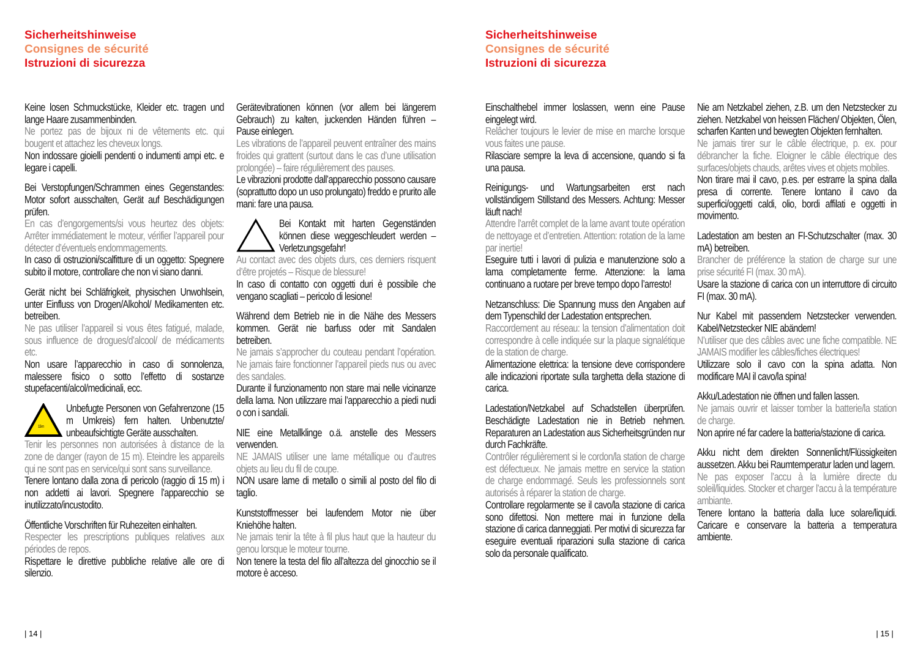Sicherheitshinweise
Consignes de sécurité
Istruzioni di sicurezza
Keine losen Schmuckstücke, Kleider etc. tragen und lange Haare zusammenbinden.
Ne portez pas de bijoux ni de vêtements etc. qui bougent et attachez les cheveux longs.
Non indossare gioielli pendenti o indumenti ampi etc. e legare i capelli.
Bei Verstopfungen/Schrammen eines Gegenstandes: Motor sofort ausschalten, Gerät auf Beschädigungen prüfen.
En cas d’engorgements/si vous heurtez des objets: Arrêter immédiatement le moteur, vérifier l’appareil pour détecter d’éventuels endommagements.
In caso di ostruzioni/scalfitture di un oggetto: Spegnere subito il motore, controllare che non vi siano danni.
Gerät nicht bei Schläfrigkeit, physischen Unwohlsein, unter Einfluss von Drogen/Alkohol/ Medikamenten etc. betreiben.
Ne pas utiliser l’appareil si vous êtes fatigué, malade, sous influence de drogues/d’alcool/ de médicaments etc.
Non usare l’apparecchio in caso di sonnolenza, malessere fisico o sotto l’effetto di sostanze stupefacenti/alcol/medicinali, ecc.
15m
Unbefugte Personen von Gefahrenzone (15 m Umkreis) fern halten. Unbenutzte/ unbeaufsichtigte Geräte ausschalten.
Tenir les personnes non autorisées à distance de la zone de danger (rayon de 15 m). Eteindre les appareils qui ne sont pas en service/qui sont sans surveillance.
Tenere lontano dalla zona di pericolo (raggio di 15 m) i non addetti ai lavori. Spegnere l’apparecchio se inutilizzato/incustodito.
Öffentliche Vorschriften für Ruhezeiten einhalten.
Respecter les prescriptions publiques relatives aux périodes de repos.
Rispettare le direttive pubbliche relative alle ore di silenzio.
Gerätevibrationen können (vor allem bei längerem Gebrauch) zu kalten, juckenden Händen führen – Pause einlegen.
Les vibrations de l’appareil peuvent entraîner des mains froides qui grattent (surtout dans le cas d’une utilisation prolongée) – faire régulièrement des pauses.
Le vibrazioni prodotte dall’apparecchio possono causare (soprattutto dopo un uso prolungato) freddo e prurito alle mani: fare una pausa.
Bei Kontakt mit harten Gegenständen können diese weggeschleudert werden – Verletzungsgefahr!
Au contact avec des objets durs, ces derniers risquent d’être projetés – Risque de blessure!
In caso di contatto con oggetti duri è possibile che vengano scagliati – pericolo di lesione!
Während dem Betrieb nie in die Nähe des Messers kommen. Gerät nie barfuss oder mit Sandalen betreiben.
Ne jamais s’approcher du couteau pendant l’opération. Ne jamais faire fonctionner l’appareil pieds nus ou avec des sandales.
Durante il funzionamento non stare mai nelle vicinanze della lama. Non utilizzare mai l’apparecchio a piedi nudi o con i sandali.
NIE eine Metallklinge o.ä. anstelle des Messers verwenden.
NE JAMAIS utiliser une lame métallique ou d’autres objets au lieu du fil de coupe.
NON usare lame di metallo o simili al posto del filo di taglio.
Kunststoffmesser bei laufendem Motor nie über Kniehöhe halten.
Ne jamais tenir la tête à fil plus haut que la hauteur du genou lorsque le moteur tourne.
Non tenere la testa del filo all’altezza del ginocchio se il motore è acceso.
| 14 |
Sicherheitshinweise
Consignes de sécurité
Istruzioni di sicurezza
Einschalthebel immer loslassen, wenn eine Pause eingelegt wird.
Relâcher toujours le levier de mise en marche lorsque vous faites une pause.
Rilasciare sempre la leva di accensione, quando si fa una pausa.
Reinigungs- und Wartungsarbeiten erst nach vollständigem Stillstand des Messers. Achtung: Messer läuft nach!
Attendre l’arrêt complet de la lame avant toute opération de nettoyage et d’entretien. Attention: rotation de la lame par inertie!
Eseguire tutti i lavori di pulizia e manutenzione solo a lama completamente ferme. Attenzione: la lama continuano a ruotare per breve tempo dopo l’arresto!
Netzanschluss: Die Spannung muss den Angaben auf dem Typenschild der Ladestation entsprechen.
Raccordement au réseau: la tension d’alimentation doit correspondre à celle indiquée sur la plaque signalétique de la station de charge.
Alimentazione elettrica: la tensione deve corrispondere alle indicazioni riportate sulla targhetta della stazione di carica.
Ladestation/Netzkabel auf Schadstellen überprüfen. Beschädigte Ladestation nie in Betrieb nehmen. Reparaturen an Ladestation aus Sicherheitsgründen nur durch Fachkräfte.
Contrôler régulièrement si le cordon/la station de charge est défectueux. Ne jamais mettre en service la station de charge endommagé. Seuls les professionnels sont autorisés à réparer la station de charge.
Controllare regolarmente se il cavo/la stazione di carica sono difettosi. Non mettere mai in funzione della stazione di carica danneggiati. Per motivi di sicurezza far eseguire eventuali riparazioni sulla stazione di carica solo da personale qualificato.
Nie am Netzkabel ziehen, z.B. um den Netzstecker zu ziehen. Netzkabel von heissen Flächen/ Objekten, Ölen, scharfen Kanten und bewegten Objekten fernhalten.
Ne jamais tirer sur le câble électrique, p. ex. pour débrancher la fiche. Eloigner le câble électrique des surfaces/objets chauds, arêtes vives et objets mobiles.
Non tirare mai il cavo, p.es. per estrarre la spina dalla presa di corrente. Tenere lontano il cavo da superfici/oggetti caldi, olio, bordi affilati e oggetti in movimento.
Ladestation am besten an FI-Schutzschalter (max. 30 mA) betreiben.
Brancher de préférence la station de charge sur une prise sécurité FI (max. 30 mA).
Usare la stazione di carica con un interruttore di circuito FI (max. 30 mA).
Nur Kabel mit passendem Netzstecker verwenden. Kabel/Netzstecker NIE abändern!
N’utiliser que des câbles avec une fiche compatible. NE JAMAIS modifier les câbles/fiches électriques!
Utilizzare solo il cavo con la spina adatta. Non modificare MAI il cavo/la spina!
Akku/Ladestation nie öffnen und fallen lassen.
Ne jamais ouvrir et laisser tomber la batterie/la station de charge.
Non aprire né far cadere la batteria/stazione di carica.
Akku nicht dem direkten Sonnenlicht/Flüssigkeiten aussetzen. Akku bei Raumtemperatur laden und lagern.
Ne pas exposer l’accu à la lumière directe du soleil/liquides. Stocker et charger l’accu à la température ambiante.
Tenere lontano la batteria dalla luce solare/liquidi. Caricare e conservare la batteria a temperatura ambiente.
| 15 |